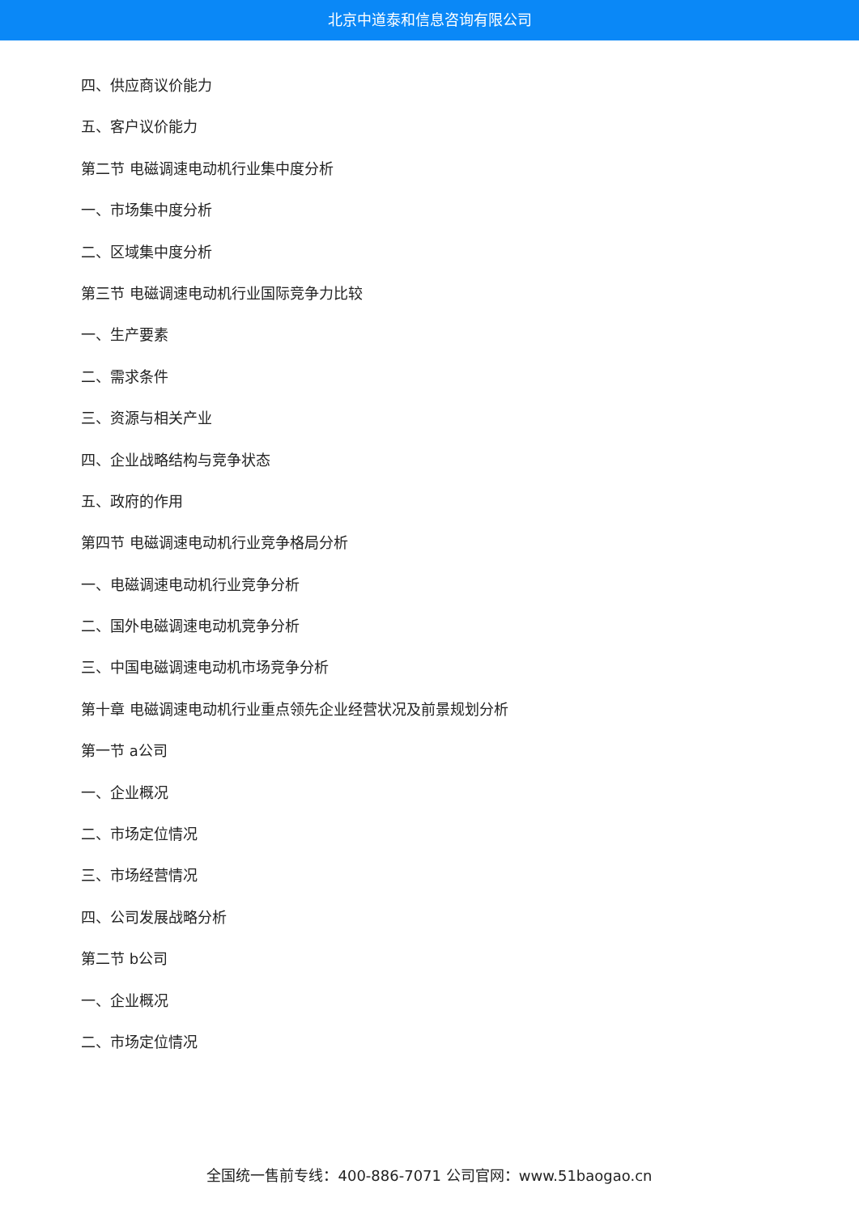北京中道泰和信息咨询有限公司
四、供应商议价能力
五、客户议价能力
第二节 电磁调速电动机行业集中度分析
一、市场集中度分析
二、区域集中度分析
第三节 电磁调速电动机行业国际竞争力比较
一、生产要素
二、需求条件
三、资源与相关产业
四、企业战略结构与竞争状态
五、政府的作用
第四节 电磁调速电动机行业竞争格局分析
一、电磁调速电动机行业竞争分析
二、国外电磁调速电动机竞争分析
三、中国电磁调速电动机市场竞争分析
第十章 电磁调速电动机行业重点领先企业经营状况及前景规划分析
第一节 a公司
一、企业概况
二、市场定位情况
三、市场经营情况
四、公司发展战略分析
第二节 b公司
一、企业概况
二、市场定位情况
全国统一售前专线：400-886-7071 公司官网：www.51baogao.cn